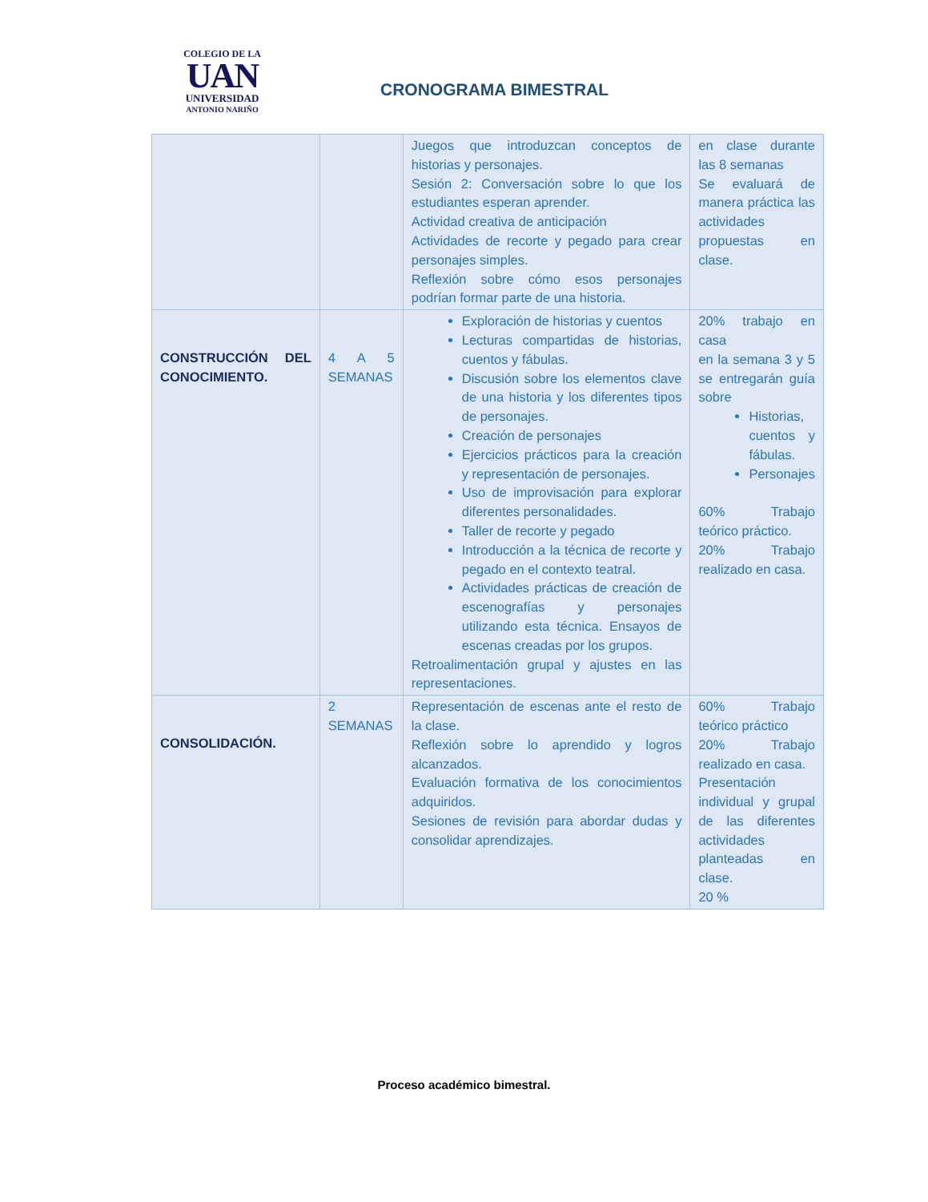COLEGIO DE LA
UAN
UNIVERSIDAD
ANTONIO NARIÑO
CRONOGRAMA BIMESTRAL
| | | Juegos que introduzcan conceptos de historias y personajes. Sesión 2: Conversación sobre lo que los estudiantes esperan aprender. Actividad creativa de anticipación Actividades de recorte y pegado para crear personajes simples. Reflexión sobre cómo esos personajes podrían formar parte de una historia. | en clase durante las 8 semanas Se evaluará de manera práctica las actividades propuestas en clase. |
| CONSTRUCCIÓN DEL CONOCIMIENTO. | 4 A 5 SEMANAS | Exploración de historias y cuentos Lecturas compartidas de historias, cuentos y fábulas. Discusión sobre los elementos clave de una historia y los diferentes tipos de personajes. Creación de personajes Ejercicios prácticos para la creación y representación de personajes. Uso de improvisación para explorar diferentes personalidades. Taller de recorte y pegado Introducción a la técnica de recorte y pegado en el contexto teatral. Actividades prácticas de creación de escenografías y personajes utilizando esta técnica. Ensayos de escenas creadas por los grupos. Retroalimentación grupal y ajustes en las representaciones. | 20% trabajo en casa en la semana 3 y 5 se entregarán guía sobre Historias, cuentos y fábulas. Personajes 60% Trabajo teórico práctico. 20% Trabajo realizado en casa. |
| CONSOLIDACIÓN. | 2 SEMANAS | Representación de escenas ante el resto de la clase. Reflexión sobre lo aprendido y logros alcanzados. Evaluación formativa de los conocimientos adquiridos. Sesiones de revisión para abordar dudas y consolidar aprendizajes. | 60% Trabajo teórico práctico 20% Trabajo realizado en casa. Presentación individual y grupal de las diferentes actividades planteadas en clase. 20 % |
Proceso académico bimestral.